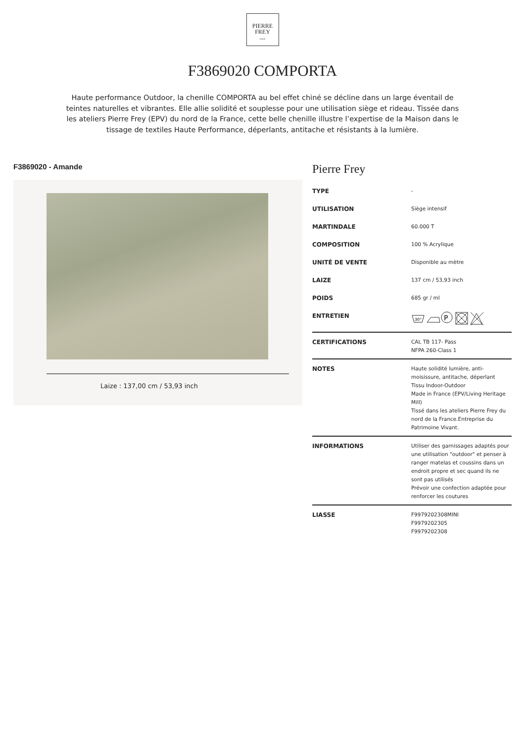PIERRE
FREY
PARIS
F3869020 COMPORTA
Haute performance Outdoor, la chenille COMPORTA au bel effet chiné se décline dans un large éventail de teintes naturelles et vibrantes. Elle allie solidité et souplesse pour une utilisation siège et rideau. Tissée dans les ateliers Pierre Frey (EPV) du nord de la France, cette belle chenille illustre l’expertise de la Maison dans le tissage de textiles Haute Performance, déperlants, antitache et résistants à la lumière.
F3869020 - Amande
Laize : 137,00 cm / 53,93 inch
Pierre Frey
| TYPE | - |
| UTILISATION | Siège intensif |
| MARTINDALE | 60.000 T |
| COMPOSITION | 100 % Acrylique |
| UNITÉ DE VENTE | Disponible au mètre |
| LAIZE | 137 cm / 53,93 inch |
| POIDS | 685 gr / ml |
| ENTRETIEN | 30° P |
| CERTIFICATIONS | CAL TB 117- Pass NFPA 260-Class 1 |
| NOTES | Haute solidité lumière, anti-moisissure, antitache, déperlant Tissu Indoor-Outdoor Made in France (EPV/Living Heritage Mill) Tissé dans les ateliers Pierre Frey du nord de la France.Entreprise du Patrimoine Vivant. |
| INFORMATIONS | Utiliser des garnissages adaptés pour une utilisation "outdoor" et penser à ranger matelas et coussins dans un endroit propre et sec quand ils ne sont pas utilisés Prévoir une confection adaptée pour renforcer les coutures |
| LIASSE | F9979202308MINI F9979202305 F9979202308 |